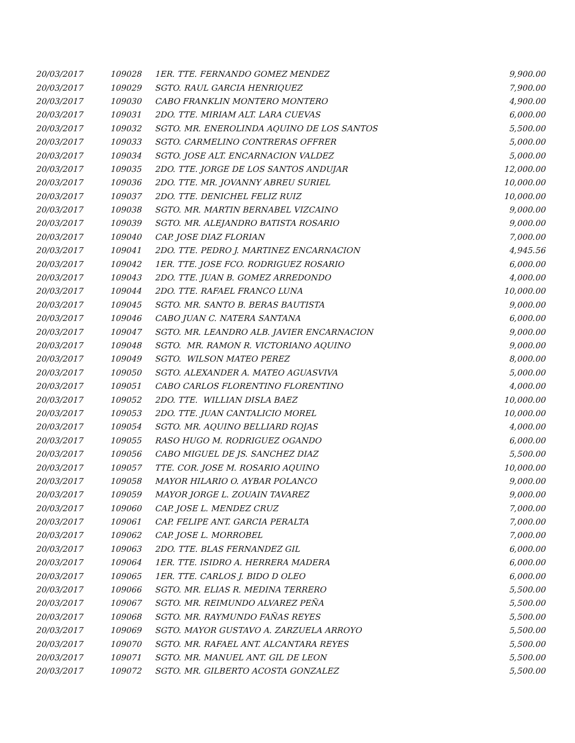| 20/03/2017 | 109028 | 1ER. TTE. FERNANDO GOMEZ MENDEZ | 9,900.00 |
| 20/03/2017 | 109029 | SGTO. RAUL GARCIA HENRIQUEZ | 7,900.00 |
| 20/03/2017 | 109030 | CABO FRANKLIN MONTERO MONTERO | 4,900.00 |
| 20/03/2017 | 109031 | 2DO. TTE. MIRIAM ALT. LARA CUEVAS | 6,000.00 |
| 20/03/2017 | 109032 | SGTO. MR. ENEROLINDA AQUINO DE LOS SANTOS | 5,500.00 |
| 20/03/2017 | 109033 | SGTO. CARMELINO CONTRERAS OFFRER | 5,000.00 |
| 20/03/2017 | 109034 | SGTO. JOSE ALT. ENCARNACION VALDEZ | 5,000.00 |
| 20/03/2017 | 109035 | 2DO. TTE. JORGE DE LOS SANTOS ANDUJAR | 12,000.00 |
| 20/03/2017 | 109036 | 2DO. TTE. MR. JOVANNY ABREU SURIEL | 10,000.00 |
| 20/03/2017 | 109037 | 2DO. TTE. DENICHEL FELIZ RUIZ | 10,000.00 |
| 20/03/2017 | 109038 | SGTO. MR. MARTIN BERNABEL VIZCAINO | 9,000.00 |
| 20/03/2017 | 109039 | SGTO. MR. ALEJANDRO BATISTA ROSARIO | 9,000.00 |
| 20/03/2017 | 109040 | CAP. JOSE DIAZ FLORIAN | 7,000.00 |
| 20/03/2017 | 109041 | 2DO. TTE. PEDRO J. MARTINEZ ENCARNACION | 4,945.56 |
| 20/03/2017 | 109042 | 1ER. TTE. JOSE FCO. RODRIGUEZ ROSARIO | 6,000.00 |
| 20/03/2017 | 109043 | 2DO. TTE. JUAN B. GOMEZ ARREDONDO | 4,000.00 |
| 20/03/2017 | 109044 | 2DO. TTE. RAFAEL FRANCO LUNA | 10,000.00 |
| 20/03/2017 | 109045 | SGTO. MR. SANTO B. BERAS BAUTISTA | 9,000.00 |
| 20/03/2017 | 109046 | CABO JUAN C. NATERA SANTANA | 6,000.00 |
| 20/03/2017 | 109047 | SGTO. MR. LEANDRO ALB. JAVIER ENCARNACION | 9,000.00 |
| 20/03/2017 | 109048 | SGTO. MR. RAMON R. VICTORIANO AQUINO | 9,000.00 |
| 20/03/2017 | 109049 | SGTO. WILSON MATEO PEREZ | 8,000.00 |
| 20/03/2017 | 109050 | SGTO. ALEXANDER A. MATEO AGUASVIVA | 5,000.00 |
| 20/03/2017 | 109051 | CABO CARLOS FLORENTINO FLORENTINO | 4,000.00 |
| 20/03/2017 | 109052 | 2DO. TTE. WILLIAN DISLA BAEZ | 10,000.00 |
| 20/03/2017 | 109053 | 2DO. TTE. JUAN CANTALICIO MOREL | 10,000.00 |
| 20/03/2017 | 109054 | SGTO. MR. AQUINO BELLIARD ROJAS | 4,000.00 |
| 20/03/2017 | 109055 | RASO HUGO M. RODRIGUEZ OGANDO | 6,000.00 |
| 20/03/2017 | 109056 | CABO MIGUEL DE JS. SANCHEZ DIAZ | 5,500.00 |
| 20/03/2017 | 109057 | TTE. COR. JOSE M. ROSARIO AQUINO | 10,000.00 |
| 20/03/2017 | 109058 | MAYOR HILARIO O. AYBAR POLANCO | 9,000.00 |
| 20/03/2017 | 109059 | MAYOR JORGE L. ZOUAIN TAVAREZ | 9,000.00 |
| 20/03/2017 | 109060 | CAP. JOSE L. MENDEZ CRUZ | 7,000.00 |
| 20/03/2017 | 109061 | CAP. FELIPE ANT. GARCIA PERALTA | 7,000.00 |
| 20/03/2017 | 109062 | CAP. JOSE L. MORROBEL | 7,000.00 |
| 20/03/2017 | 109063 | 2DO. TTE. BLAS FERNANDEZ GIL | 6,000.00 |
| 20/03/2017 | 109064 | 1ER. TTE. ISIDRO A. HERRERA MADERA | 6,000.00 |
| 20/03/2017 | 109065 | 1ER. TTE. CARLOS J. BIDO D OLEO | 6,000.00 |
| 20/03/2017 | 109066 | SGTO. MR. ELIAS R. MEDINA TERRERO | 5,500.00 |
| 20/03/2017 | 109067 | SGTO. MR. REIMUNDO ALVAREZ PEÑA | 5,500.00 |
| 20/03/2017 | 109068 | SGTO. MR. RAYMUNDO FAÑAS REYES | 5,500.00 |
| 20/03/2017 | 109069 | SGTO. MAYOR GUSTAVO A. ZARZUELA ARROYO | 5,500.00 |
| 20/03/2017 | 109070 | SGTO. MR. RAFAEL ANT. ALCANTARA REYES | 5,500.00 |
| 20/03/2017 | 109071 | SGTO. MR. MANUEL ANT. GIL DE LEON | 5,500.00 |
| 20/03/2017 | 109072 | SGTO. MR. GILBERTO ACOSTA GONZALEZ | 5,500.00 |